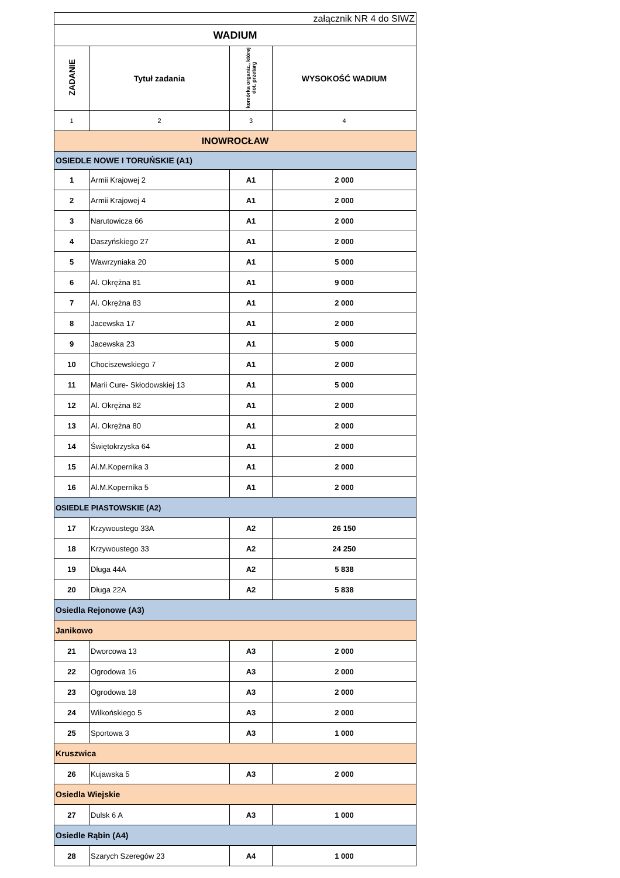| załącznik NR 4 do SIWZ | | | |
| WADIUM | | | |
| ZADANIE | Tytuł zadania | komórka organiz., której dot. przetarg | WYSOKOŚĆ WADIUM |
| 1 | 2 | 3 | 4 |
| INOWROCŁAW | | | |
| OSIEDLE NOWE I TORUŃSKIE (A1) | | | |
| 1 | Armii Krajowej 2 | A1 | 2 000 |
| 2 | Armii Krajowej 4 | A1 | 2 000 |
| 3 | Narutowicza 66 | A1 | 2 000 |
| 4 | Daszyńskiego 27 | A1 | 2 000 |
| 5 | Wawrzyniaka 20 | A1 | 5 000 |
| 6 | Al. Okrężna 81 | A1 | 9 000 |
| 7 | Al. Okrężna 83 | A1 | 2 000 |
| 8 | Jacewska 17 | A1 | 2 000 |
| 9 | Jacewska 23 | A1 | 5 000 |
| 10 | Chociszewskiego 7 | A1 | 2 000 |
| 11 | Marii Cure- Skłodowskiej 13 | A1 | 5 000 |
| 12 | Al. Okrężna 82 | A1 | 2 000 |
| 13 | Al. Okrężna 80 | A1 | 2 000 |
| 14 | Świętokrzyska 64 | A1 | 2 000 |
| 15 | Al.M.Kopernika 3 | A1 | 2 000 |
| 16 | Al.M.Kopernika 5 | A1 | 2 000 |
| OSIEDLE PIASTOWSKIE (A2) | | | |
| 17 | Krzywoustego 33A | A2 | 26 150 |
| 18 | Krzywoustego 33 | A2 | 24 250 |
| 19 | Długa 44A | A2 | 5 838 |
| 20 | Długa 22A | A2 | 5 838 |
| Osiedla Rejonowe (A3) | | | |
| Janikowo | | | |
| 21 | Dworcowa 13 | A3 | 2 000 |
| 22 | Ogrodowa 16 | A3 | 2 000 |
| 23 | Ogrodowa 18 | A3 | 2 000 |
| 24 | Wilkońskiego 5 | A3 | 2 000 |
| 25 | Sportowa 3 | A3 | 1 000 |
| Kruszwica | | | |
| 26 | Kujawska 5 | A3 | 2 000 |
| Osiedla Wiejskie | | | |
| 27 | Dulsk 6 A | A3 | 1 000 |
| Osiedle Rąbin (A4) | | | |
| 28 | Szarych Szeregów 23 | A4 | 1 000 |